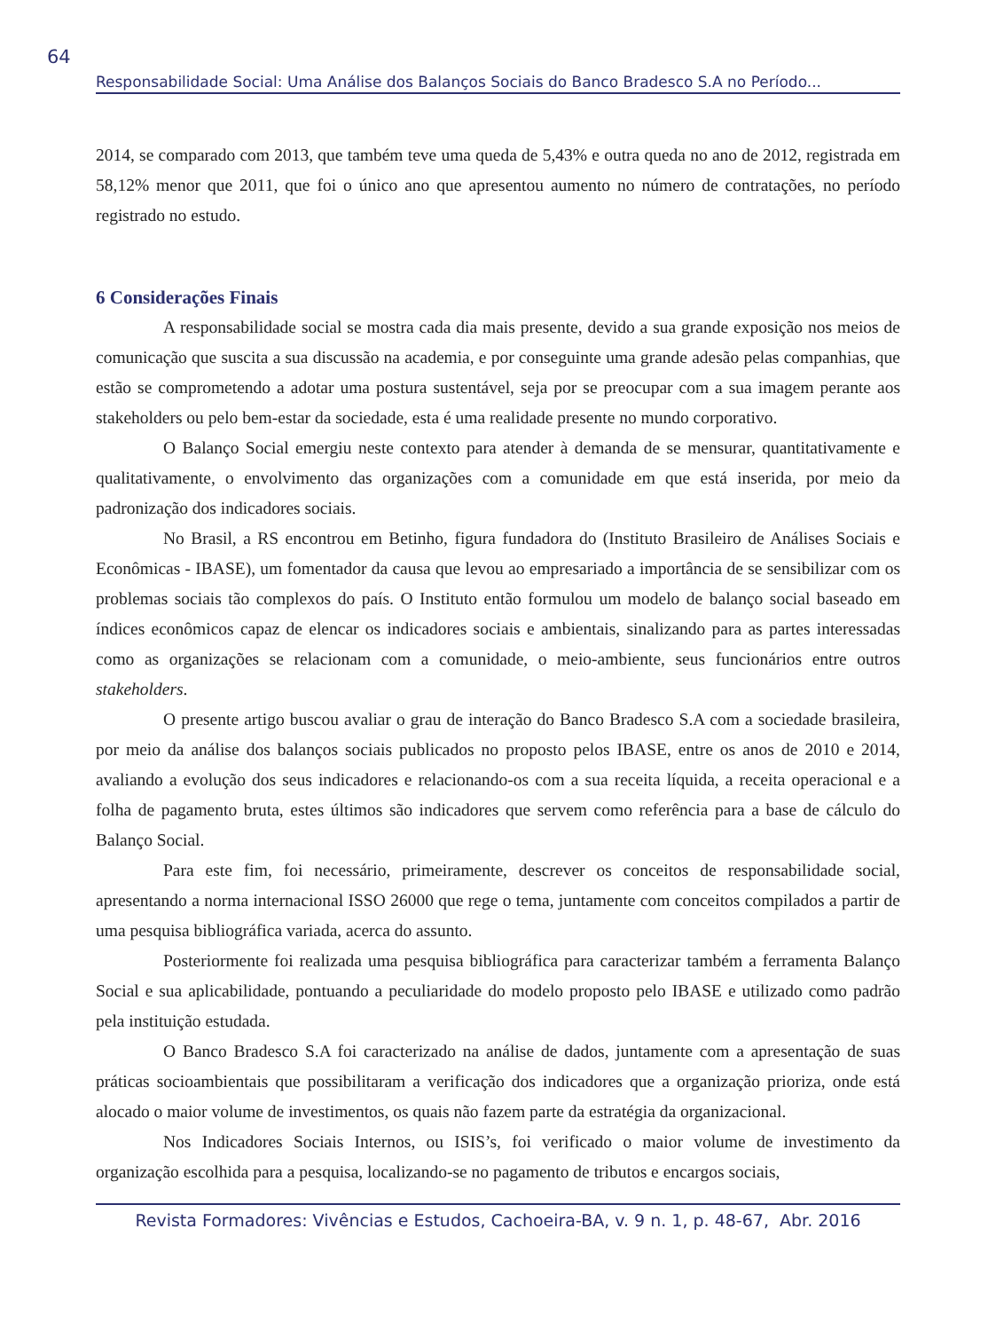64
Responsabilidade Social: Uma Análise dos Balanços Sociais do Banco Bradesco S.A no Período...
2014, se comparado com 2013, que também teve uma queda de 5,43% e outra queda no ano de 2012, registrada em 58,12% menor que 2011, que foi o único ano que apresentou aumento no número de contratações, no período registrado no estudo.
6 Considerações Finais
A responsabilidade social se mostra cada dia mais presente, devido a sua grande exposição nos meios de comunicação que suscita a sua discussão na academia, e por conseguinte uma grande adesão pelas companhias, que estão se comprometendo a adotar uma postura sustentável, seja por se preocupar com a sua imagem perante aos stakeholders ou pelo bem-estar da sociedade, esta é uma realidade presente no mundo corporativo.
O Balanço Social emergiu neste contexto para atender à demanda de se mensurar, quantitativamente e qualitativamente, o envolvimento das organizações com a comunidade em que está inserida, por meio da padronização dos indicadores sociais.
No Brasil, a RS encontrou em Betinho, figura fundadora do (Instituto Brasileiro de Análises Sociais e Econômicas - IBASE), um fomentador da causa que levou ao empresariado a importância de se sensibilizar com os problemas sociais tão complexos do país. O Instituto então formulou um modelo de balanço social baseado em índices econômicos capaz de elencar os indicadores sociais e ambientais, sinalizando para as partes interessadas como as organizações se relacionam com a comunidade, o meio-ambiente, seus funcionários entre outros stakeholders.
O presente artigo buscou avaliar o grau de interação do Banco Bradesco S.A com a sociedade brasileira, por meio da análise dos balanços sociais publicados no proposto pelos IBASE, entre os anos de 2010 e 2014, avaliando a evolução dos seus indicadores e relacionando-os com a sua receita líquida, a receita operacional e a folha de pagamento bruta, estes últimos são indicadores que servem como referência para a base de cálculo do Balanço Social.
Para este fim, foi necessário, primeiramente, descrever os conceitos de responsabilidade social, apresentando a norma internacional ISSO 26000 que rege o tema, juntamente com conceitos compilados a partir de uma pesquisa bibliográfica variada, acerca do assunto.
Posteriormente foi realizada uma pesquisa bibliográfica para caracterizar também a ferramenta Balanço Social e sua aplicabilidade, pontuando a peculiaridade do modelo proposto pelo IBASE e utilizado como padrão pela instituição estudada.
O Banco Bradesco S.A foi caracterizado na análise de dados, juntamente com a apresentação de suas práticas socioambientais que possibilitaram a verificação dos indicadores que a organização prioriza, onde está alocado o maior volume de investimentos, os quais não fazem parte da estratégia da organizacional.
Nos Indicadores Sociais Internos, ou ISIS’s, foi verificado o maior volume de investimento da organização escolhida para a pesquisa, localizando-se no pagamento de tributos e encargos sociais,
Revista Formadores: Vivências e Estudos, Cachoeira-BA, v. 9 n. 1, p. 48-67, Abr. 2016